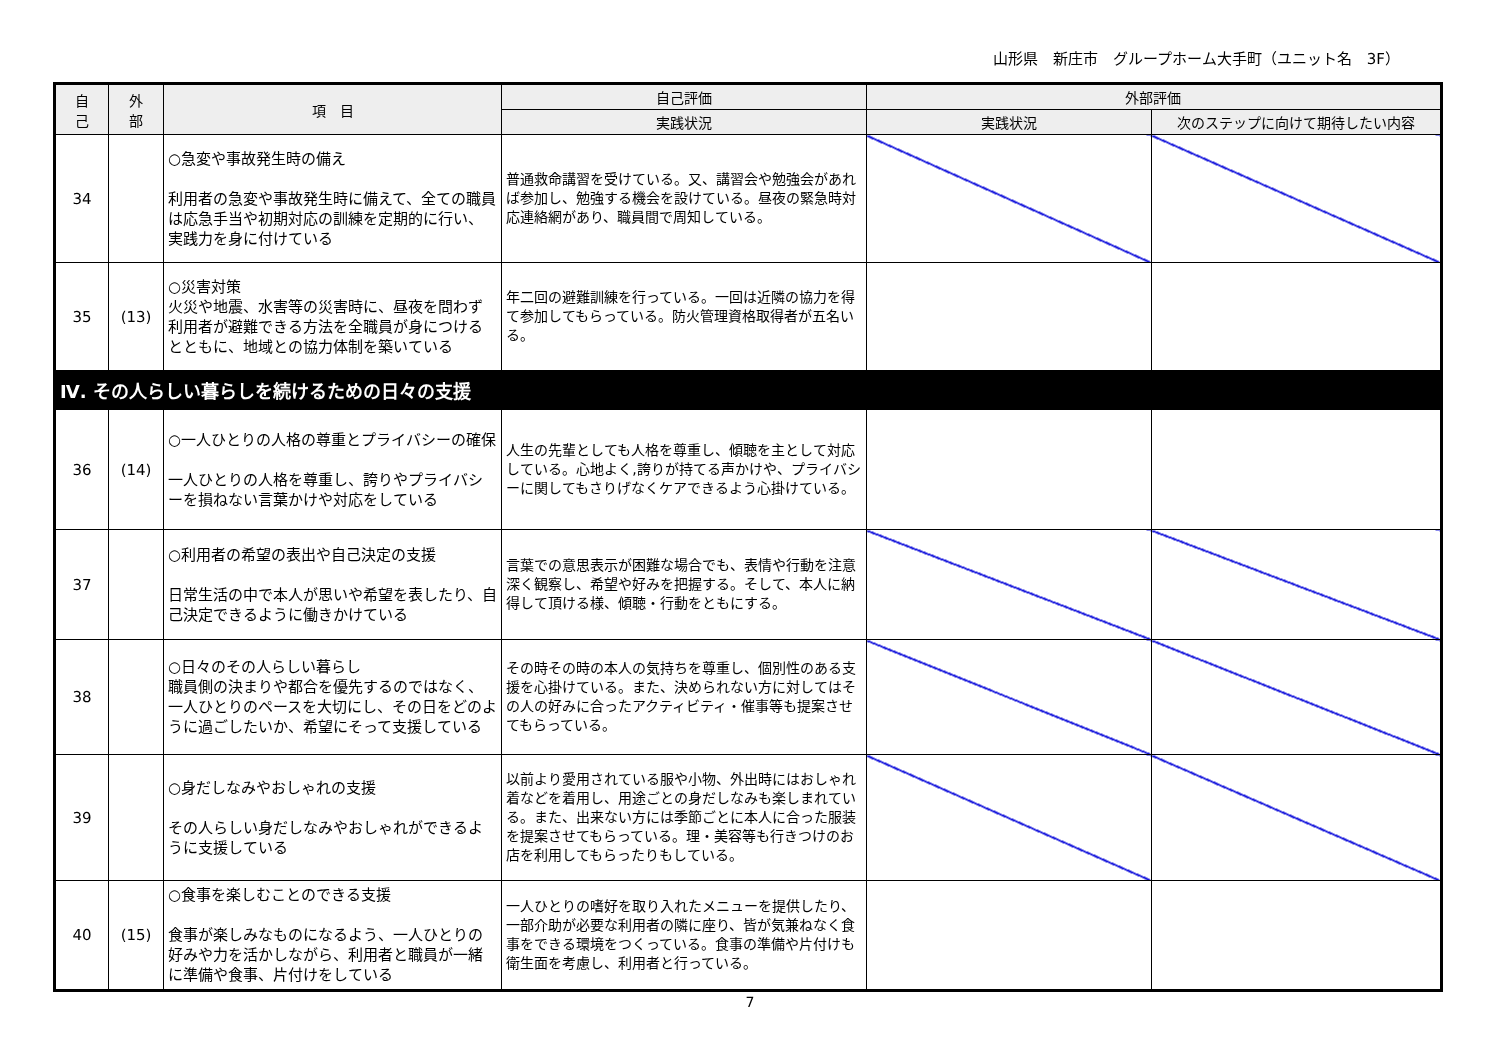山形県　新庄市　グループホーム大手町（ユニット名　3F）
| 自 己 | 外 部 | 項 目 | 自己評価 | 外部評価 | |
| --- | --- | --- | --- | --- | --- |
| | | | 実践状況 | 実践状況 | 次のステップに向けて期待したい内容 |
| 34 | | ○急変や事故発生時の備え 利用者の急変や事故発生時に備えて、全ての職員は応急手当や初期対応の訓練を定期的に行い、実践力を身に付けている | 普通救命講習を受けている。又、講習会や勉強会があれば参加し、勉強する機会を設けている。昼夜の緊急時対応連絡網があり、職員間で周知している。 | | |
| 35 | (13) | ○災害対策 火災や地震、水害等の災害時に、昼夜を問わず利用者が避難できる方法を全職員が身につけるとともに、地域との協力体制を築いている | 年二回の避難訓練を行っている。一回は近隣の協力を得て参加してもらっている。防火管理資格取得者が五名いる。 | | |
| Ⅳ. その人らしい暮らしを続けるための日々の支援 | | | | | |
| 36 | (14) | ○一人ひとりの人格の尊重とプライバシーの確保 一人ひとりの人格を尊重し、誇りやプライバシーを損ねない言葉かけや対応をしている | 人生の先輩としても人格を尊重し、傾聴を主として対応 している。心地よく,誇りが持てる声かけや、プライバシーに関してもさりげなくケアできるよう心掛けている。 | | |
| 37 | | ○利用者の希望の表出や自己決定の支援 日常生活の中で本人が思いや希望を表したり、自己決定できるように働きかけている | 言葉での意思表示が困難な場合でも、表情や行動を注意深く観察し、希望や好みを把握する。そして、本人に納得して頂ける様、傾聴・行動をともにする。 | | |
| 38 | | ○日々のその人らしい暮らし 職員側の決まりや都合を優先するのではなく、一人ひとりのペースを大切にし、その日をどのように過ごしたいか、希望にそって支援している | その時その時の本人の気持ちを尊重し、個別性のある支援を心掛けている。また、決められない方に対してはその人の好みに合ったアクティビティ・催事等も提案させてもらっている。 | | |
| 39 | | ○身だしなみやおしゃれの支援 その人らしい身だしなみやおしゃれができるように支援している | 以前より愛用されている服や小物、外出時にはおしゃれ着などを着用し、用途ごとの身だしなみも楽しまれている。また、出来ない方には季節ごとに本人に合った服装を提案させてもらっている。理・美容等も行きつけのお店を利用してもらったりもしている。 | | |
| 40 | (15) | ○食事を楽しむことのできる支援 食事が楽しみなものになるよう、一人ひとりの好みや力を活かしながら、利用者と職員が一緒に準備や食事、片付けをしている | 一人ひとりの嗜好を取り入れたメニューを提供したり、一部介助が必要な利用者の隣に座り、皆が気兼ねなく食事をできる環境をつくっている。食事の準備や片付けも衛生面を考慮し、利用者と行っている。 | | |
7